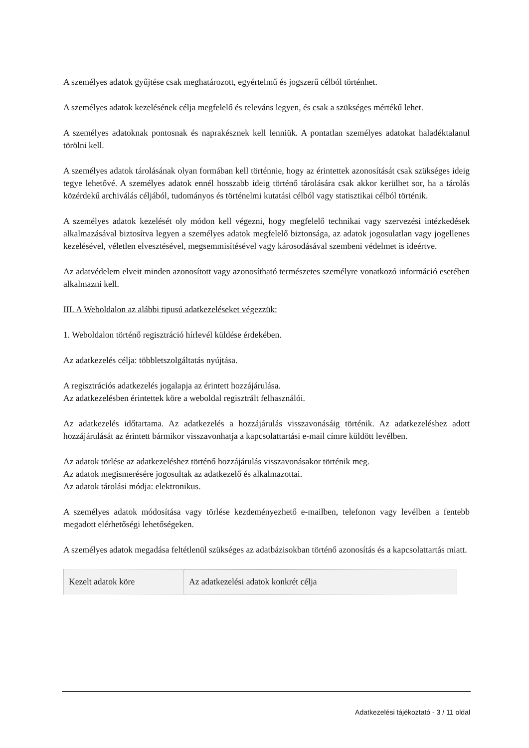A személyes adatok gyűjtése csak meghatározott, egyértelmű és jogszerű célból történhet.
A személyes adatok kezelésének célja megfelelő és releváns legyen, és csak a szükséges mértékű lehet.
A személyes adatoknak pontosnak és naprakésznek kell lenniük. A pontatlan személyes adatokat haladéktalanul törölni kell.
A személyes adatok tárolásának olyan formában kell történnie, hogy az érintettek azonosítását csak szükséges ideig tegye lehetővé. A személyes adatok ennél hosszabb ideig történő tárolására csak akkor kerülhet sor, ha a tárolás közérdekű archiválás céljából, tudományos és történelmi kutatási célból vagy statisztikai célból történik.
A személyes adatok kezelését oly módon kell végezni, hogy megfelelő technikai vagy szervezési intézkedések alkalmazásával biztosítva legyen a személyes adatok megfelelő biztonsága, az adatok jogosulatlan vagy jogellenes kezelésével, véletlen elvesztésével, megsemmisítésével vagy károsodásával szembeni védelmet is ideértve.
Az adatvédelem elveit minden azonosított vagy azonosítható természetes személyre vonatkozó információ esetében alkalmazni kell.
III. A Weboldalon az alábbi tipusú adatkezeléseket végezzük:
1. Weboldalon történő regisztráció hírlevél küldése érdekében.
Az adatkezelés célja: többletszolgáltatás nyújtása.
A regisztrációs adatkezelés jogalapja az érintett hozzájárulása.
Az adatkezelésben érintettek köre a weboldal regisztrált felhasználói.
Az adatkezelés időtartama. Az adatkezelés a hozzájárulás visszavonásáig történik. Az adatkezeléshez adott hozzájárulását az érintett bármikor visszavonhatja a kapcsolattartási e-mail címre küldött levélben.
Az adatok törlése az adatkezeléshez történő hozzájárulás visszavonásakor történik meg.
Az adatok megismerésére jogosultak az adatkezelő és alkalmazottai.
Az adatok tárolási módja: elektronikus.
A személyes adatok módosítása vagy törlése kezdeményezhető e-mailben, telefonon vagy levélben a fentebb megadott elérhetőségi lehetőségeken.
A személyes adatok megadása feltétlenül szükséges az adatbázisokban történő azonosítás és a kapcsolattartás miatt.
| Kezelt adatok köre | Az adatkezelési adatok konkrét célja |
Adatkezelési tájékoztató - 3 / 11 oldal